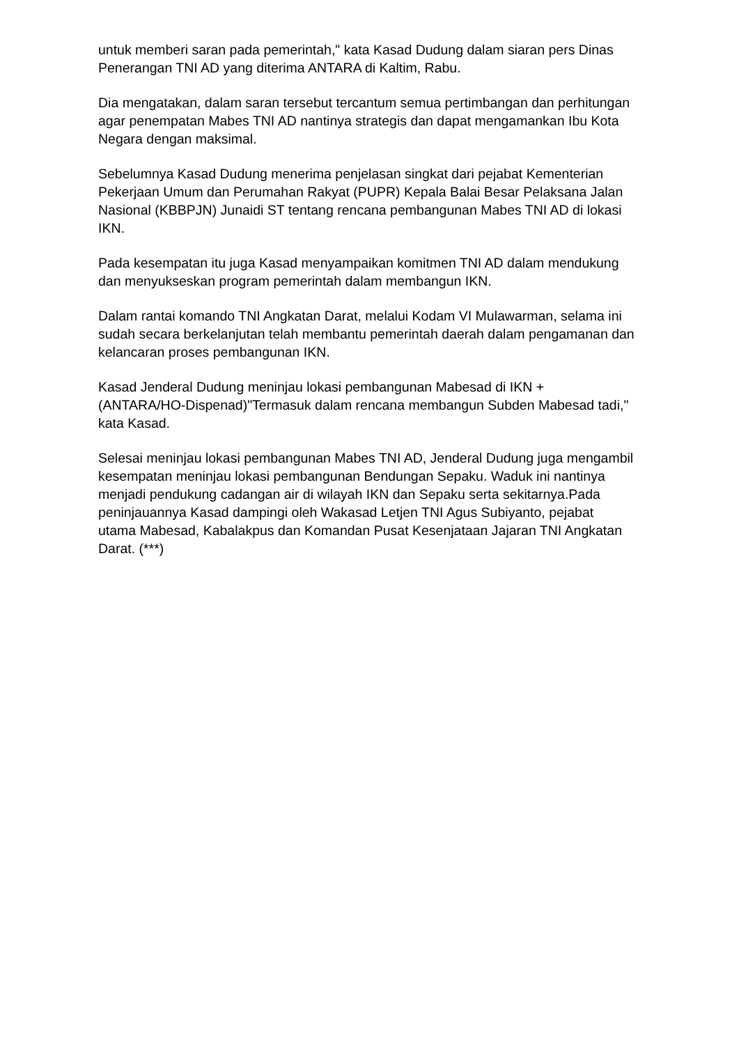untuk memberi saran pada pemerintah," kata Kasad Dudung dalam siaran pers Dinas Penerangan TNI AD yang diterima ANTARA di Kaltim, Rabu.
Dia mengatakan, dalam saran tersebut tercantum semua pertimbangan dan perhitungan agar penempatan Mabes TNI AD nantinya strategis dan dapat mengamankan Ibu Kota Negara dengan maksimal.
Sebelumnya Kasad Dudung menerima penjelasan singkat dari pejabat Kementerian Pekerjaan Umum dan Perumahan Rakyat (PUPR) Kepala Balai Besar Pelaksana Jalan Nasional (KBBPJN) Junaidi ST tentang rencana pembangunan Mabes TNI AD di lokasi IKN.
Pada kesempatan itu juga Kasad menyampaikan komitmen TNI AD dalam mendukung dan menyukseskan program pemerintah dalam membangun IKN.
Dalam rantai komando TNI Angkatan Darat, melalui Kodam VI Mulawarman, selama ini sudah secara berkelanjutan telah membantu pemerintah daerah dalam pengamanan dan kelancaran proses pembangunan IKN.
Kasad Jenderal Dudung meninjau lokasi pembangunan Mabesad di IKN + (ANTARA/HO-Dispenad)"Termasuk dalam rencana membangun Subden Mabesad tadi," kata Kasad.
Selesai meninjau lokasi pembangunan Mabes TNI AD, Jenderal Dudung juga mengambil kesempatan meninjau lokasi pembangunan Bendungan Sepaku. Waduk ini nantinya menjadi pendukung cadangan air di wilayah IKN dan Sepaku serta sekitarnya.Pada peninjauannya Kasad dampingi oleh Wakasad Letjen TNI Agus Subiyanto, pejabat utama Mabesad, Kabalakpus dan Komandan Pusat Kesenjataan Jajaran TNI Angkatan Darat. (***)